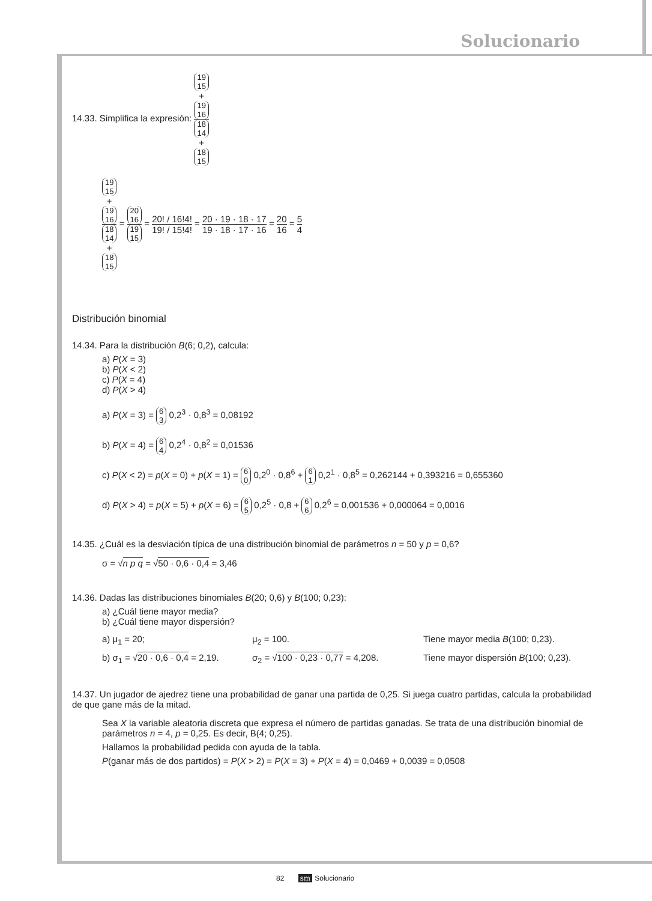Solucionario
14.33. Simplifica la expresión: 19
15
+
19
16 18
14
+
18
15
19
15
+
19
16 18
14
+
18
15 = 20
16 19
15 = 20! / 16!4! 19! / 15!4! = 20 · 19 · 18 · 17 19 · 18 · 17 · 16 = 20 16 = 5 4
Distribución binomial
14.34. Para la distribución B(6; 0,2), calcula:
a) P(X = 3)
b) P(X < 2)
c) P(X = 4)
d) P(X > 4)
a) P(X = 3) = 6
3 0,2<sup>3</sup> · 0,8<sup>3</sup> = 0,08192
b) P(X = 4) = 6
4 0,2<sup>4</sup> · 0,8<sup>2</sup> = 0,01536
c) P(X < 2) = p(X = 0) + p(X = 1) = 6
0 0,2<sup>0</sup> · 0,8<sup>6</sup> + 6
1 0,2<sup>1</sup> · 0,8<sup>5</sup> = 0,262144 + 0,393216 = 0,655360
d) P(X > 4) = p(X = 5) + p(X = 6) = 6
5 0,2<sup>5</sup> · 0,8 + 6
6 0,2<sup>6</sup> = 0,001536 + 0,000064 = 0,0016
14.35. ¿Cuál es la desviación típica de una distribución binomial de parámetros n = 50 y p = 0,6?
σ = √n p q = √50 · 0,6 · 0,4 = 3,46
14.36. Dadas las distribuciones binomiales B(20; 0,6) y B(100; 0,23):
a) ¿Cuál tiene mayor media?
b) ¿Cuál tiene mayor dispersión?
a) μ<sub>1</sub> = 20; μ<sub>2</sub> = 100. Tiene mayor media B(100; 0,23). b) σ<sub>1</sub> = √20 · 0,6 · 0,4 = 2,19. σ<sub>2</sub> = √100 · 0,23 · 0,77 = 4,208. Tiene mayor dispersión B(100; 0,23).
14.37. Un jugador de ajedrez tiene una probabilidad de ganar una partida de 0,25. Si juega cuatro partidas, calcula la probabilidad de que gane más de la mitad.
Sea X la variable aleatoria discreta que expresa el número de partidas ganadas. Se trata de una distribución binomial de parámetros n = 4, p = 0,25. Es decir, B(4; 0,25).
Hallamos la probabilidad pedida con ayuda de la tabla.
P(ganar más de dos partidos) = P(X > 2) = P(X = 3) + P(X = 4) = 0,0469 + 0,0039 = 0,0508
82 sm Solucionario